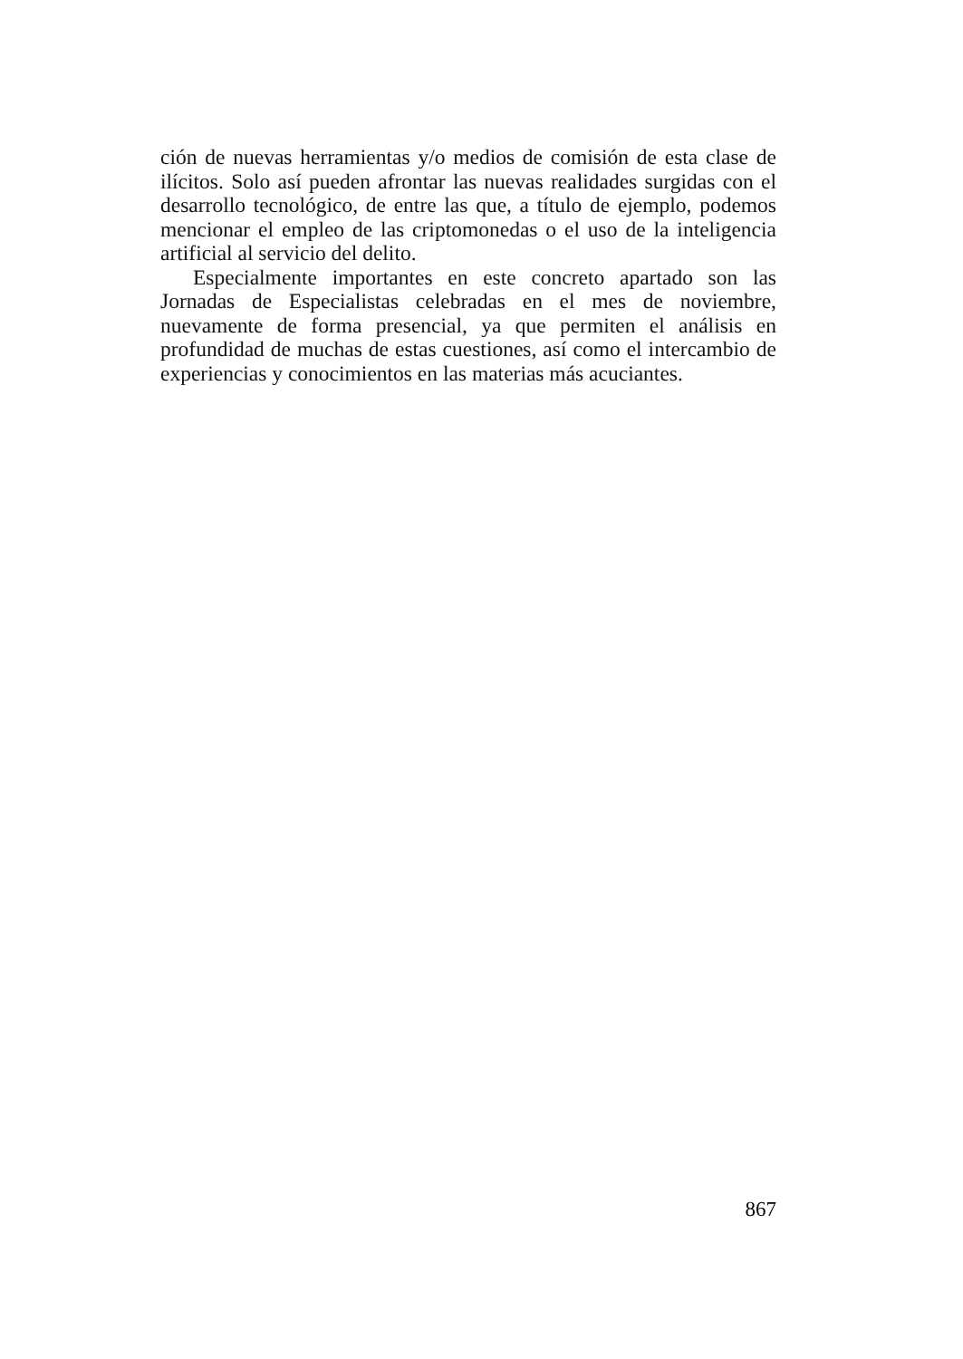ción de nuevas herramientas y/o medios de comisión de esta clase de ilícitos. Solo así pueden afrontar las nuevas realidades surgidas con el desarrollo tecnológico, de entre las que, a título de ejemplo, podemos mencionar el empleo de las criptomonedas o el uso de la inteligencia artificial al servicio del delito.
Especialmente importantes en este concreto apartado son las Jornadas de Especialistas celebradas en el mes de noviembre, nuevamente de forma presencial, ya que permiten el análisis en profundidad de muchas de estas cuestiones, así como el intercambio de experiencias y conocimientos en las materias más acuciantes.
867